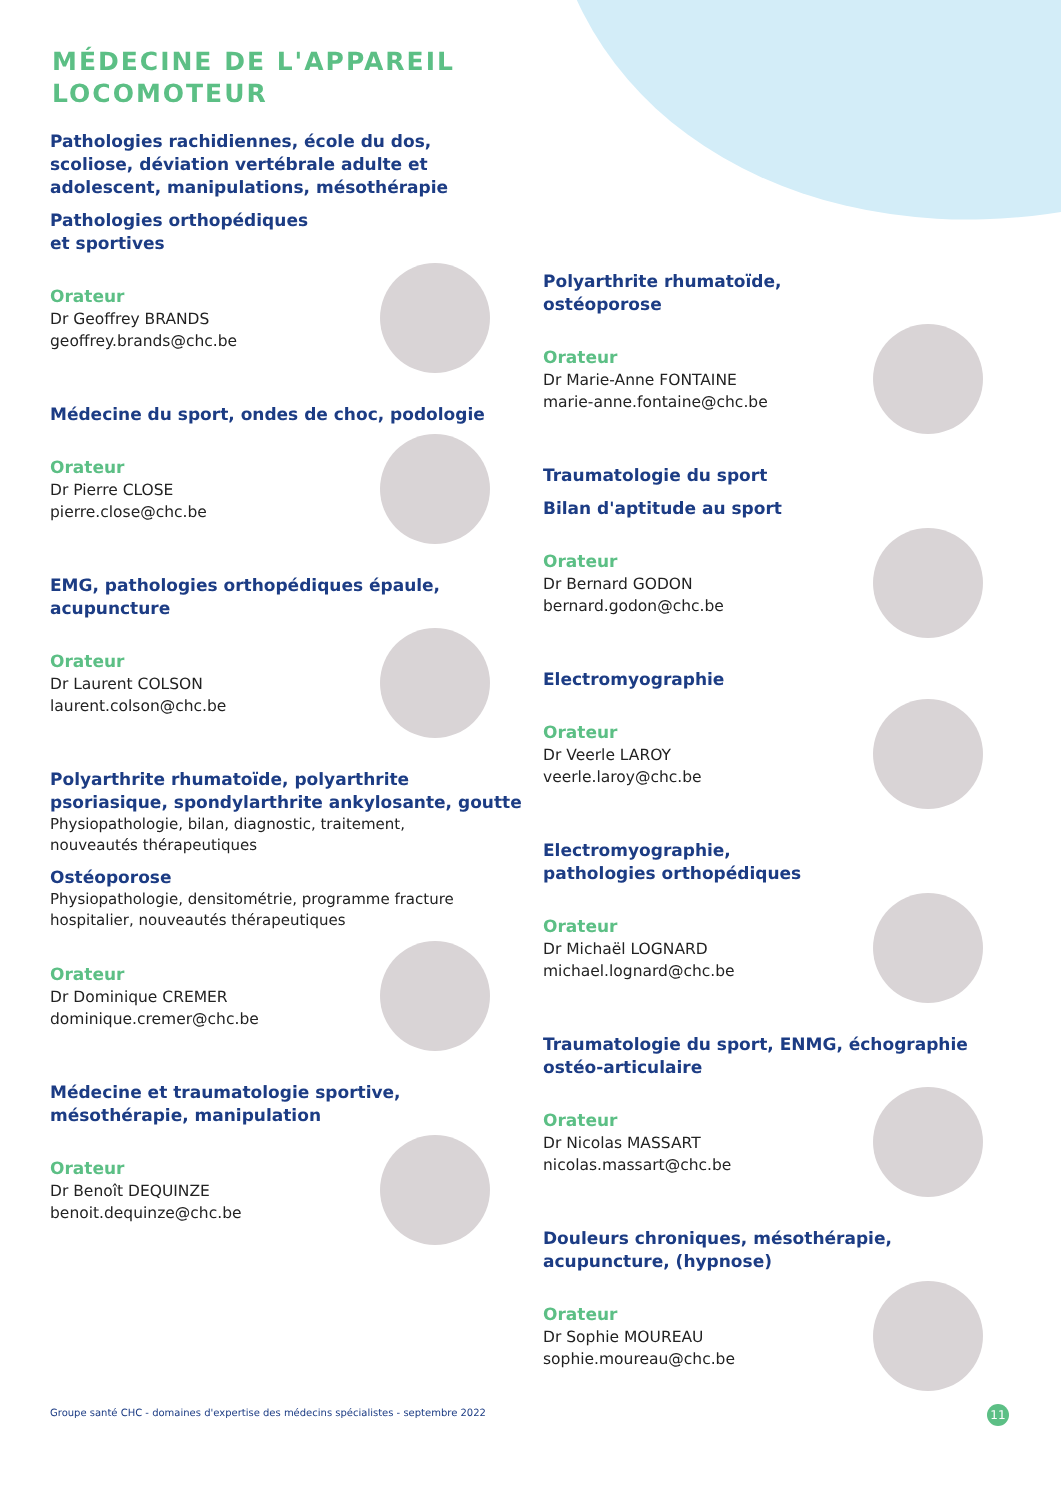MÉDECINE DE L'APPAREIL
LOCOMOTEUR
Pathologies rachidiennes, école du dos, scoliose, déviation vertébrale adulte et adolescent, manipulations, mésothérapie
Pathologies orthopédiques
et sportives
Orateur
Dr Geoffrey BRANDS
geoffrey.brands@chc.be
Médecine du sport, ondes de choc, podologie
Orateur
Dr Pierre CLOSE
pierre.close@chc.be
EMG, pathologies orthopédiques épaule, acupuncture
Orateur
Dr Laurent COLSON
laurent.colson@chc.be
Polyarthrite rhumatoïde, polyarthrite psoriasique, spondylarthrite ankylosante, goutte
Physiopathologie, bilan, diagnostic, traitement, nouveautés thérapeutiques
Ostéoporose
Physiopathologie, densitométrie, programme fracture hospitalier, nouveautés thérapeutiques
Orateur
Dr Dominique CREMER
dominique.cremer@chc.be
Médecine et traumatologie sportive, mésothérapie, manipulation
Orateur
Dr Benoît DEQUINZE
benoit.dequinze@chc.be
Polyarthrite rhumatoïde,
ostéoporose
Orateur
Dr Marie-Anne FONTAINE
marie-anne.fontaine@chc.be
Traumatologie du sport
Bilan d'aptitude au sport
Orateur
Dr Bernard GODON
bernard.godon@chc.be
Electromyographie
Orateur
Dr Veerle LAROY
veerle.laroy@chc.be
Electromyographie,
pathologies orthopédiques
Orateur
Dr Michaël LOGNARD
michael.lognard@chc.be
Traumatologie du sport, ENMG, échographie ostéo-articulaire
Orateur
Dr Nicolas MASSART
nicolas.massart@chc.be
Douleurs chroniques, mésothérapie, acupuncture, (hypnose)
Orateur
Dr Sophie MOUREAU
sophie.moureau@chc.be
Groupe santé CHC - domaines d'expertise des médecins spécialistes - septembre 2022
11